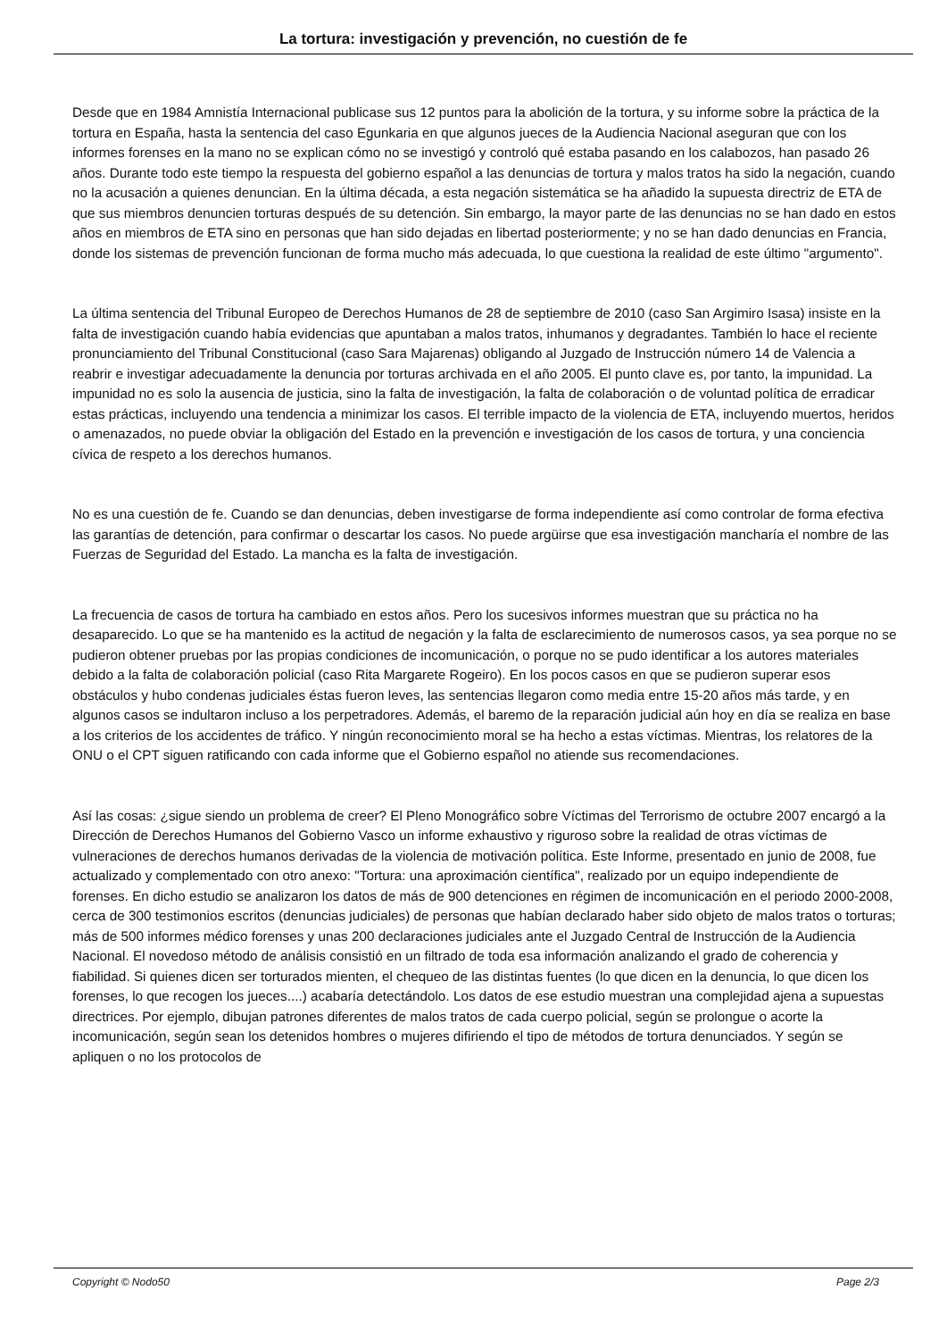La tortura: investigación y prevención, no cuestión de fe
Desde que en 1984 Amnistía Internacional publicase sus 12 puntos para la abolición de la tortura, y su informe sobre la práctica de la tortura en España, hasta la sentencia del caso Egunkaria en que algunos jueces de la Audiencia Nacional aseguran que con los informes forenses en la mano no se explican cómo no se investigó y controló qué estaba pasando en los calabozos, han pasado 26 años. Durante todo este tiempo la respuesta del gobierno español a las denuncias de tortura y malos tratos ha sido la negación, cuando no la acusación a quienes denuncian. En la última década, a esta negación sistemática se ha añadido la supuesta directriz de ETA de que sus miembros denuncien torturas después de su detención. Sin embargo, la mayor parte de las denuncias no se han dado en estos años en miembros de ETA sino en personas que han sido dejadas en libertad posteriormente; y no se han dado denuncias en Francia, donde los sistemas de prevención funcionan de forma mucho más adecuada, lo que cuestiona la realidad de este último "argumento".
La última sentencia del Tribunal Europeo de Derechos Humanos de 28 de septiembre de 2010 (caso San Argimiro Isasa) insiste en la falta de investigación cuando había evidencias que apuntaban a malos tratos, inhumanos y degradantes. También lo hace el reciente pronunciamiento del Tribunal Constitucional (caso Sara Majarenas) obligando al Juzgado de Instrucción número 14 de Valencia a reabrir e investigar adecuadamente la denuncia por torturas archivada en el año 2005. El punto clave es, por tanto, la impunidad. La impunidad no es solo la ausencia de justicia, sino la falta de investigación, la falta de colaboración o de voluntad política de erradicar estas prácticas, incluyendo una tendencia a minimizar los casos. El terrible impacto de la violencia de ETA, incluyendo muertos, heridos o amenazados, no puede obviar la obligación del Estado en la prevención e investigación de los casos de tortura, y una conciencia cívica de respeto a los derechos humanos.
No es una cuestión de fe. Cuando se dan denuncias, deben investigarse de forma independiente así como controlar de forma efectiva las garantías de detención, para confirmar o descartar los casos. No puede argüirse que esa investigación mancharía el nombre de las Fuerzas de Seguridad del Estado. La mancha es la falta de investigación.
La frecuencia de casos de tortura ha cambiado en estos años. Pero los sucesivos informes muestran que su práctica no ha desaparecido. Lo que se ha mantenido es la actitud de negación y la falta de esclarecimiento de numerosos casos, ya sea porque no se pudieron obtener pruebas por las propias condiciones de incomunicación, o porque no se pudo identificar a los autores materiales debido a la falta de colaboración policial (caso Rita Margarete Rogeiro). En los pocos casos en que se pudieron superar esos obstáculos y hubo condenas judiciales éstas fueron leves, las sentencias llegaron como media entre 15-20 años más tarde, y en algunos casos se indultaron incluso a los perpetradores. Además, el baremo de la reparación judicial aún hoy en día se realiza en base a los criterios de los accidentes de tráfico. Y ningún reconocimiento moral se ha hecho a estas víctimas. Mientras, los relatores de la ONU o el CPT siguen ratificando con cada informe que el Gobierno español no atiende sus recomendaciones.
Así las cosas: ¿sigue siendo un problema de creer? El Pleno Monográfico sobre Víctimas del Terrorismo de octubre 2007 encargó a la Dirección de Derechos Humanos del Gobierno Vasco un informe exhaustivo y riguroso sobre la realidad de otras víctimas de vulneraciones de derechos humanos derivadas de la violencia de motivación política. Este Informe, presentado en junio de 2008, fue actualizado y complementado con otro anexo: "Tortura: una aproximación científica", realizado por un equipo independiente de forenses. En dicho estudio se analizaron los datos de más de 900 detenciones en régimen de incomunicación en el periodo 2000-2008, cerca de 300 testimonios escritos (denuncias judiciales) de personas que habían declarado haber sido objeto de malos tratos o torturas; más de 500 informes médico forenses y unas 200 declaraciones judiciales ante el Juzgado Central de Instrucción de la Audiencia Nacional. El novedoso método de análisis consistió en un filtrado de toda esa información analizando el grado de coherencia y fiabilidad. Si quienes dicen ser torturados mienten, el chequeo de las distintas fuentes (lo que dicen en la denuncia, lo que dicen los forenses, lo que recogen los jueces....) acabaría detectándolo. Los datos de ese estudio muestran una complejidad ajena a supuestas directrices. Por ejemplo, dibujan patrones diferentes de malos tratos de cada cuerpo policial, según se prolongue o acorte la incomunicación, según sean los detenidos hombres o mujeres difiriendo el tipo de métodos de tortura denunciados. Y según se apliquen o no los protocolos de
Copyright © Nodo50 Page 2/3